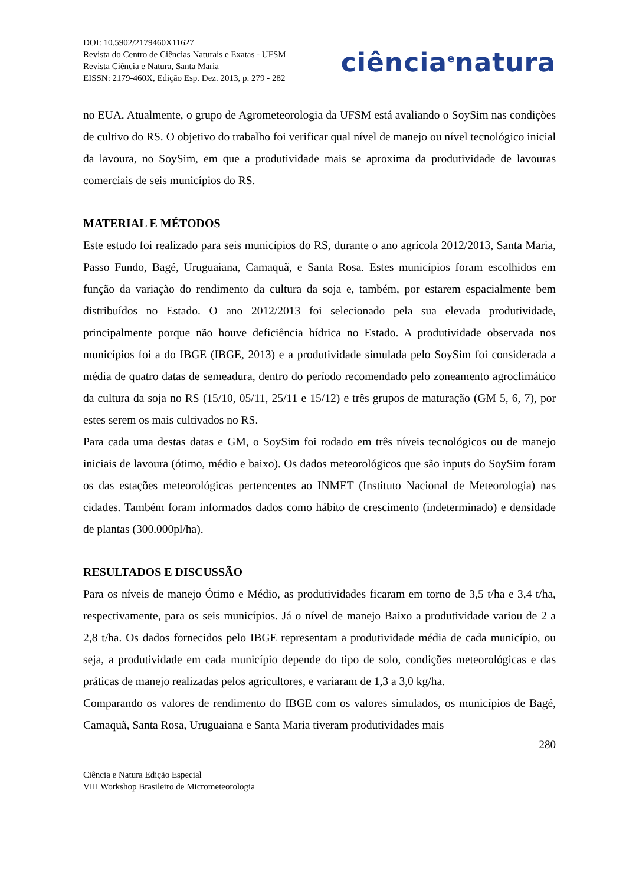DOI: 10.5902/2179460X11627
Revista do Centro de Ciências Naturais e Exatas - UFSM
Revista Ciência e Natura, Santa Maria
EISSN: 2179-460X, Edição Esp. Dez. 2013, p. 279 - 282
ciência<sup>e</sup>natura
no EUA. Atualmente, o grupo de Agrometeorologia da UFSM está avaliando o SoySim nas condições de cultivo do RS. O objetivo do trabalho foi verificar qual nível de manejo ou nível tecnológico inicial da lavoura, no SoySim, em que a produtividade mais se aproxima da produtividade de lavouras comerciais de seis municípios do RS.
MATERIAL E MÉTODOS
Este estudo foi realizado para seis municípios do RS, durante o ano agrícola 2012/2013, Santa Maria, Passo Fundo, Bagé, Uruguaiana, Camaquã, e Santa Rosa. Estes municípios foram escolhidos em função da variação do rendimento da cultura da soja e, também, por estarem espacialmente bem distribuídos no Estado. O ano 2012/2013 foi selecionado pela sua elevada produtividade, principalmente porque não houve deficiência hídrica no Estado. A produtividade observada nos municípios foi a do IBGE (IBGE, 2013) e a produtividade simulada pelo SoySim foi considerada a média de quatro datas de semeadura, dentro do período recomendado pelo zoneamento agroclimático da cultura da soja no RS (15/10, 05/11, 25/11 e 15/12) e três grupos de maturação (GM 5, 6, 7), por estes serem os mais cultivados no RS.
Para cada uma destas datas e GM, o SoySim foi rodado em três níveis tecnológicos ou de manejo iniciais de lavoura (ótimo, médio e baixo). Os dados meteorológicos que são inputs do SoySim foram os das estações meteorológicas pertencentes ao INMET (Instituto Nacional de Meteorologia) nas cidades. Também foram informados dados como hábito de crescimento (indeterminado) e densidade de plantas (300.000pl/ha).
RESULTADOS E DISCUSSÃO
Para os níveis de manejo Ótimo e Médio, as produtividades ficaram em torno de 3,5 t/ha e 3,4 t/ha, respectivamente, para os seis municípios. Já o nível de manejo Baixo a produtividade variou de 2 a 2,8 t/ha. Os dados fornecidos pelo IBGE representam a produtividade média de cada município, ou seja, a produtividade em cada município depende do tipo de solo, condições meteorológicas e das práticas de manejo realizadas pelos agricultores, e variaram de 1,3 a 3,0 kg/ha.
Comparando os valores de rendimento do IBGE com os valores simulados, os municípios de Bagé, Camaquã, Santa Rosa, Uruguaiana e Santa Maria tiveram produtividades mais
280
Ciência e Natura Edição Especial
VIII Workshop Brasileiro de Micrometeorologia